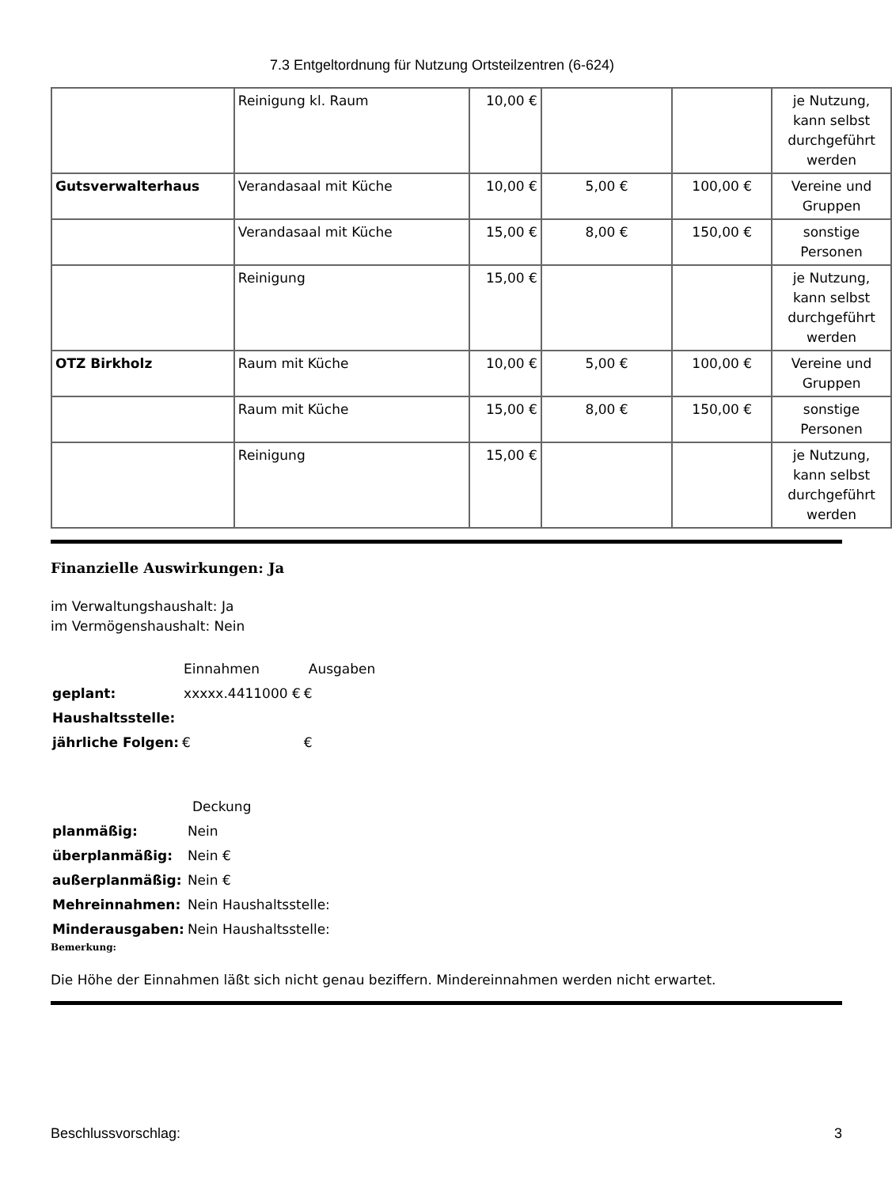7.3 Entgeltordnung für Nutzung Ortsteilzentren (6-624)
| | Reinigung kl. Raum | 10,00 € | | | je Nutzung, kann selbst durchgeführt werden |
| Gutsverwalterhaus | Verandasaal mit Küche | 10,00 € | 5,00 € | 100,00 € | Vereine und Gruppen |
| | Verandasaal mit Küche | 15,00 € | 8,00 € | 150,00 € | sonstige Personen |
| | Reinigung | 15,00 € | | | je Nutzung, kann selbst durchgeführt werden |
| OTZ Birkholz | Raum mit Küche | 10,00 € | 5,00 € | 100,00 € | Vereine und Gruppen |
| | Raum mit Küche | 15,00 € | 8,00 € | 150,00 € | sonstige Personen |
| | Reinigung | 15,00 € | | | je Nutzung, kann selbst durchgeführt werden |
Finanzielle Auswirkungen: Ja
im Verwaltungshaushalt: Ja
im Vermögenshaushalt: Nein
| | Einnahmen | Ausgaben |
| geplant: | xxxxx.4411000 € | € |
| Haushaltsstelle: | | |
| jährliche Folgen: | € | € |
| | Deckung |
| planmäßig: | Nein |
| überplanmäßig: | Nein € |
| außerplanmäßig: | Nein € |
| Mehreinnahmen: | Nein Haushaltsstelle: |
| Minderausgaben: | Nein Haushaltsstelle: |
Bemerkung:
Die Höhe der Einnahmen läßt sich nicht genau beziffern. Mindereinnahmen werden nicht erwartet.
Beschlussvorschlag: 3